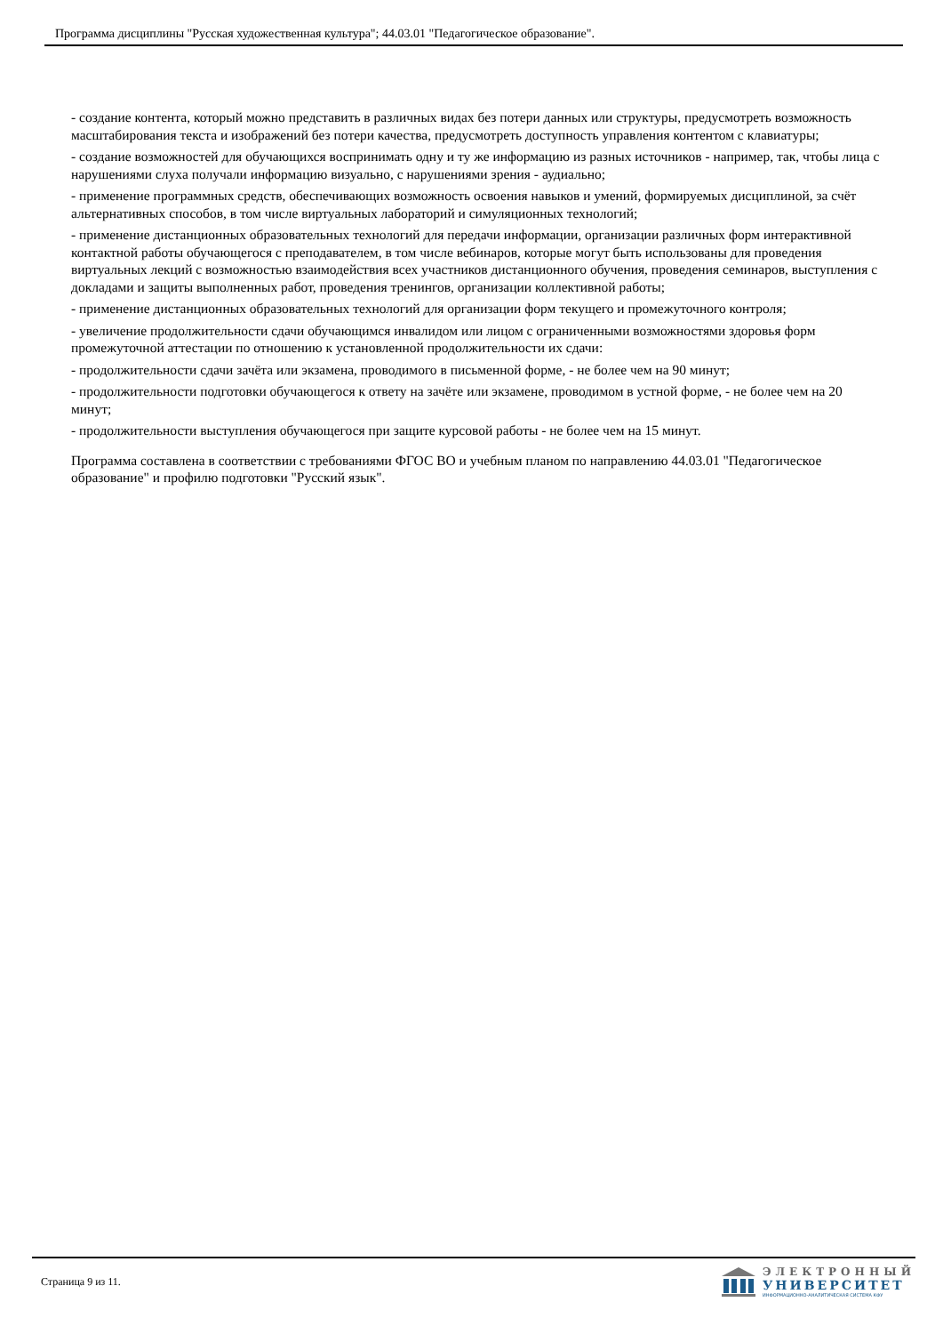Программа дисциплины "Русская художественная культура"; 44.03.01 "Педагогическое образование".
- создание контента, который можно представить в различных видах без потери данных или структуры, предусмотреть возможность масштабирования текста и изображений без потери качества, предусмотреть доступность управления контентом с клавиатуры;
- создание возможностей для обучающихся воспринимать одну и ту же информацию из разных источников - например, так, чтобы лица с нарушениями слуха получали информацию визуально, с нарушениями зрения - аудиально;
- применение программных средств, обеспечивающих возможность освоения навыков и умений, формируемых дисциплиной, за счёт альтернативных способов, в том числе виртуальных лабораторий и симуляционных технологий;
- применение дистанционных образовательных технологий для передачи информации, организации различных форм интерактивной контактной работы обучающегося с преподавателем, в том числе вебинаров, которые могут быть использованы для проведения виртуальных лекций с возможностью взаимодействия всех участников дистанционного обучения, проведения семинаров, выступления с докладами и защиты выполненных работ, проведения тренингов, организации коллективной работы;
- применение дистанционных образовательных технологий для организации форм текущего и промежуточного контроля;
- увеличение продолжительности сдачи обучающимся инвалидом или лицом с ограниченными возможностями здоровья форм промежуточной аттестации по отношению к установленной продолжительности их сдачи:
- продолжительности сдачи зачёта или экзамена, проводимого в письменной форме, - не более чем на 90 минут;
- продолжительности подготовки обучающегося к ответу на зачёте или экзамене, проводимом в устной форме, - не более чем на 20 минут;
- продолжительности выступления обучающегося при защите курсовой работы - не более чем на 15 минут.
Программа составлена в соответствии с требованиями ФГОС ВО и учебным планом по направлению 44.03.01 "Педагогическое образование" и профилю подготовки "Русский язык".
Страница 9 из 11.
ЭЛЕКТРОННЫЙ
УНИВЕРСИТЕТ
ИНФОРМАЦИОННО-АНАЛИТИЧЕСКАЯ СИСТЕМА КФУ